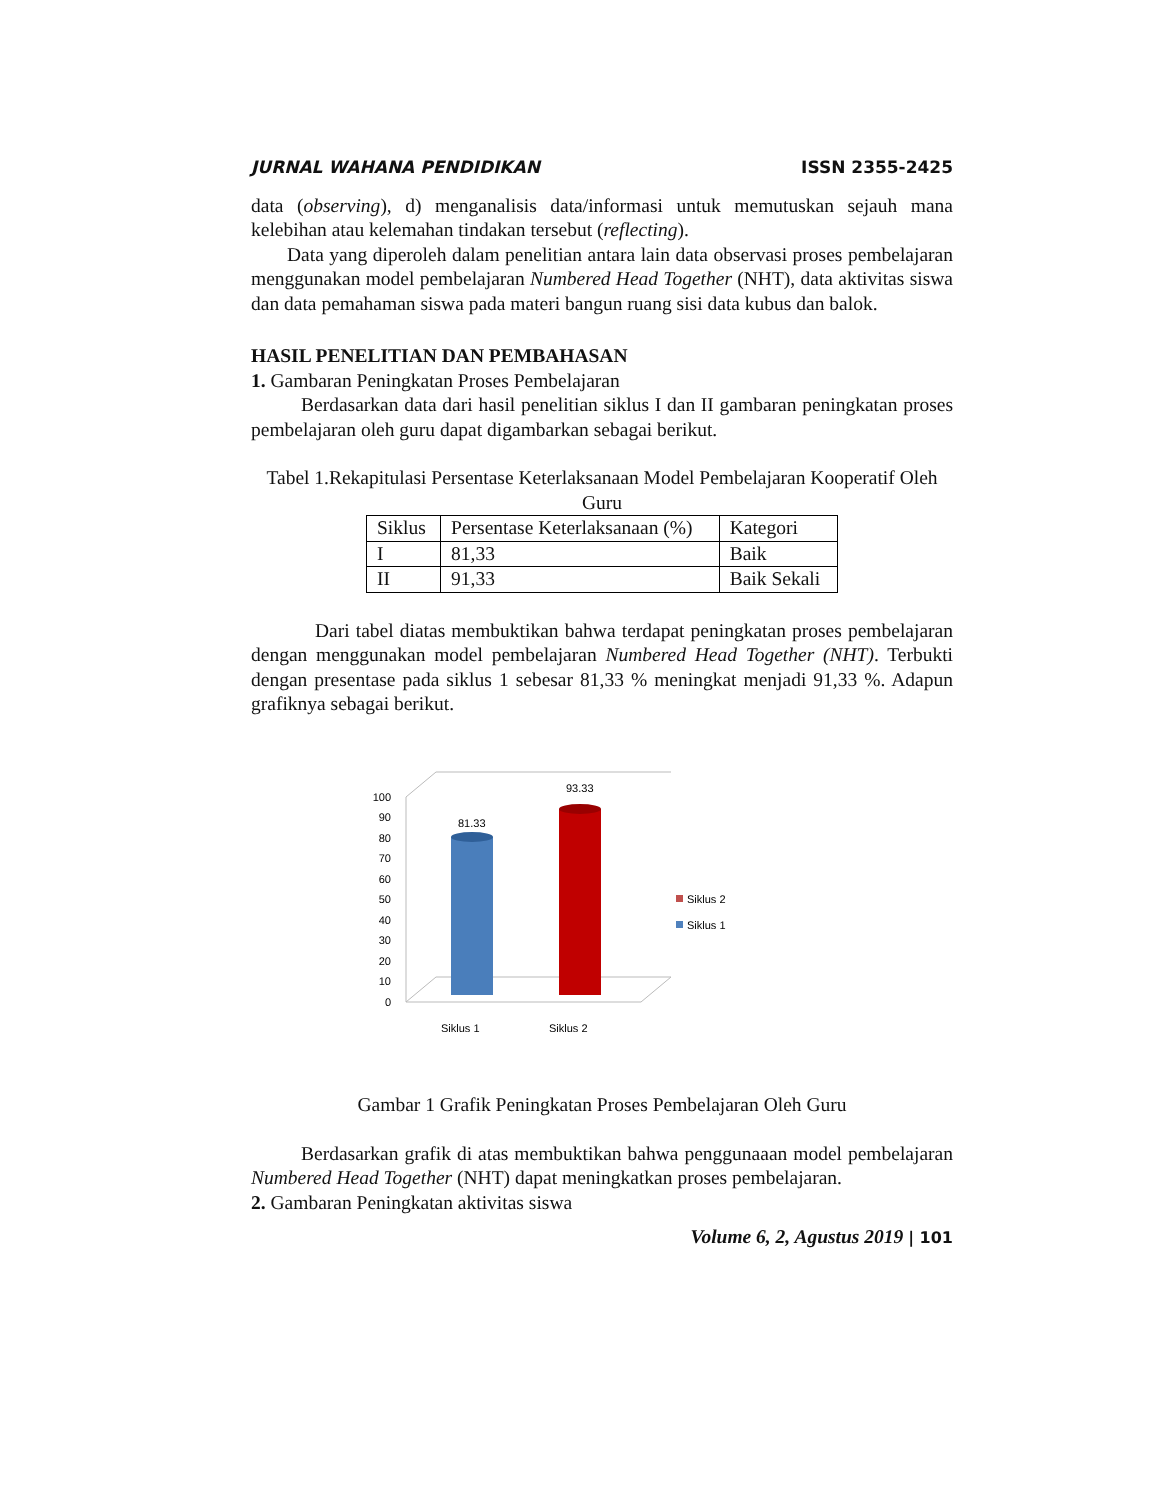JURNAL WAHANA PENDIDIKAN ISSN 2355-2425
data (observing), d) menganalisis data/informasi untuk memutuskan sejauh mana kelebihan atau kelemahan tindakan tersebut (reflecting).
Data yang diperoleh dalam penelitian antara lain data observasi proses pembelajaran menggunakan model pembelajaran Numbered Head Together (NHT), data aktivitas siswa dan data pemahaman siswa pada materi bangun ruang sisi data kubus dan balok.
HASIL PENELITIAN DAN PEMBAHASAN
1. Gambaran Peningkatan Proses Pembelajaran
Berdasarkan data dari hasil penelitian siklus I dan II gambaran peningkatan proses pembelajaran oleh guru dapat digambarkan sebagai berikut.
Tabel 1.Rekapitulasi Persentase Keterlaksanaan Model Pembelajaran Kooperatif Oleh Guru
| Siklus | Persentase Keterlaksanaan (%) | Kategori |
| I | 81,33 | Baik |
| II | 91,33 | Baik Sekali |
Dari tabel diatas membuktikan bahwa terdapat peningkatan proses pembelajaran dengan menggunakan model pembelajaran Numbered Head Together (NHT). Terbukti dengan presentase pada siklus 1 sebesar 81,33 % meningkat menjadi 91,33 %. Adapun grafiknya sebagai berikut.
100
90
80
70
60
50
40
30
20
10
0
81.33
93.33
Siklus 1
Siklus 2
Siklus 2
Siklus 1
Gambar 1 Grafik Peningkatan Proses Pembelajaran Oleh Guru
Berdasarkan grafik di atas membuktikan bahwa penggunaaan model pembelajaran Numbered Head Together (NHT) dapat meningkatkan proses pembelajaran.
2. Gambaran Peningkatan aktivitas siswa
Volume 6, 2, Agustus 2019 | 101